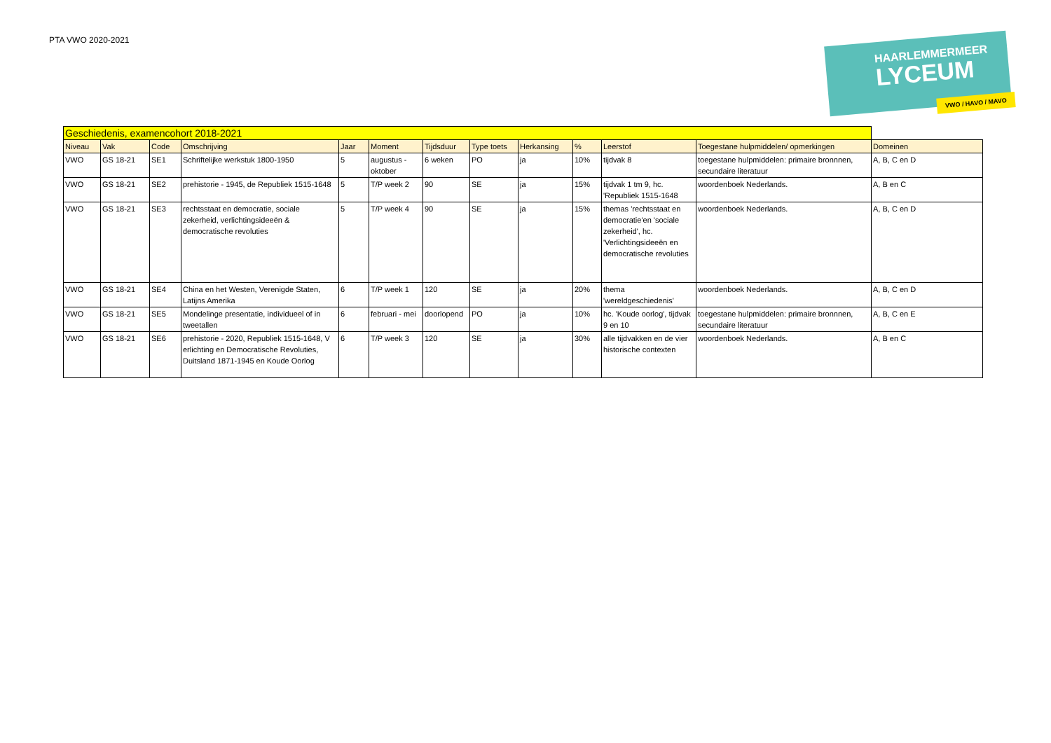PTA VWO 2020-2021
HAARLEMMERMEER
LYCEUM
VWO / HAVO / MAVO
| Geschiedenis, examencohort 2018-2021 | | | | | | | | | | | | |
| Niveau | Vak | Code | Omschrijving | Jaar | Moment | Tijdsduur | Type toets | Herkansing | % | Leerstof | Toegestane hulpmiddelen/ opmerkingen | Domeinen |
| VWO | GS 18-21 | SE1 | Schriftelijke werkstuk 1800-1950 | 5 | augustus - oktober | 6 weken | PO | ja | 10% | tijdvak 8 | toegestane hulpmiddelen: primaire bronnnen, secundaire literatuur | A, B, C en D |
| VWO | GS 18-21 | SE2 | prehistorie - 1945, de Republiek 1515-1648 | 5 | T/P week 2 | 90 | SE | ja | 15% | tijdvak 1 tm 9, hc. 'Republiek 1515-1648 | woordenboek Nederlands. | A, B en C |
| VWO | GS 18-21 | SE3 | rechtsstaat en democratie, sociale zekerheid, verlichtingsideeën & democratische revoluties | 5 | T/P week 4 | 90 | SE | ja | 15% | themas 'rechtsstaat en democratie'en 'sociale zekerheid', hc. 'Verlichtingsideeën en democratische revoluties | woordenboek Nederlands. | A, B, C en D |
| VWO | GS 18-21 | SE4 | China en het Westen, Verenigde Staten, Latijns Amerika | 6 | T/P week 1 | 120 | SE | ja | 20% | thema 'wereldgeschiedenis' | woordenboek Nederlands. | A, B, C en D |
| VWO | GS 18-21 | SE5 | Mondelinge presentatie, individueel of in tweetallen | 6 | februari - mei | doorlopend | PO | ja | 10% | hc. 'Koude oorlog', tijdvak 9 en 10 | toegestane hulpmiddelen: primaire bronnnen, secundaire literatuur | A, B, C en E |
| VWO | GS 18-21 | SE6 | prehistorie - 2020, Republiek 1515-1648, V erlichting en Democratische Revoluties, Duitsland 1871-1945 en Koude Oorlog | 6 | T/P week 3 | 120 | SE | ja | 30% | alle tijdvakken en de vier historische contexten | woordenboek Nederlands. | A, B en C |